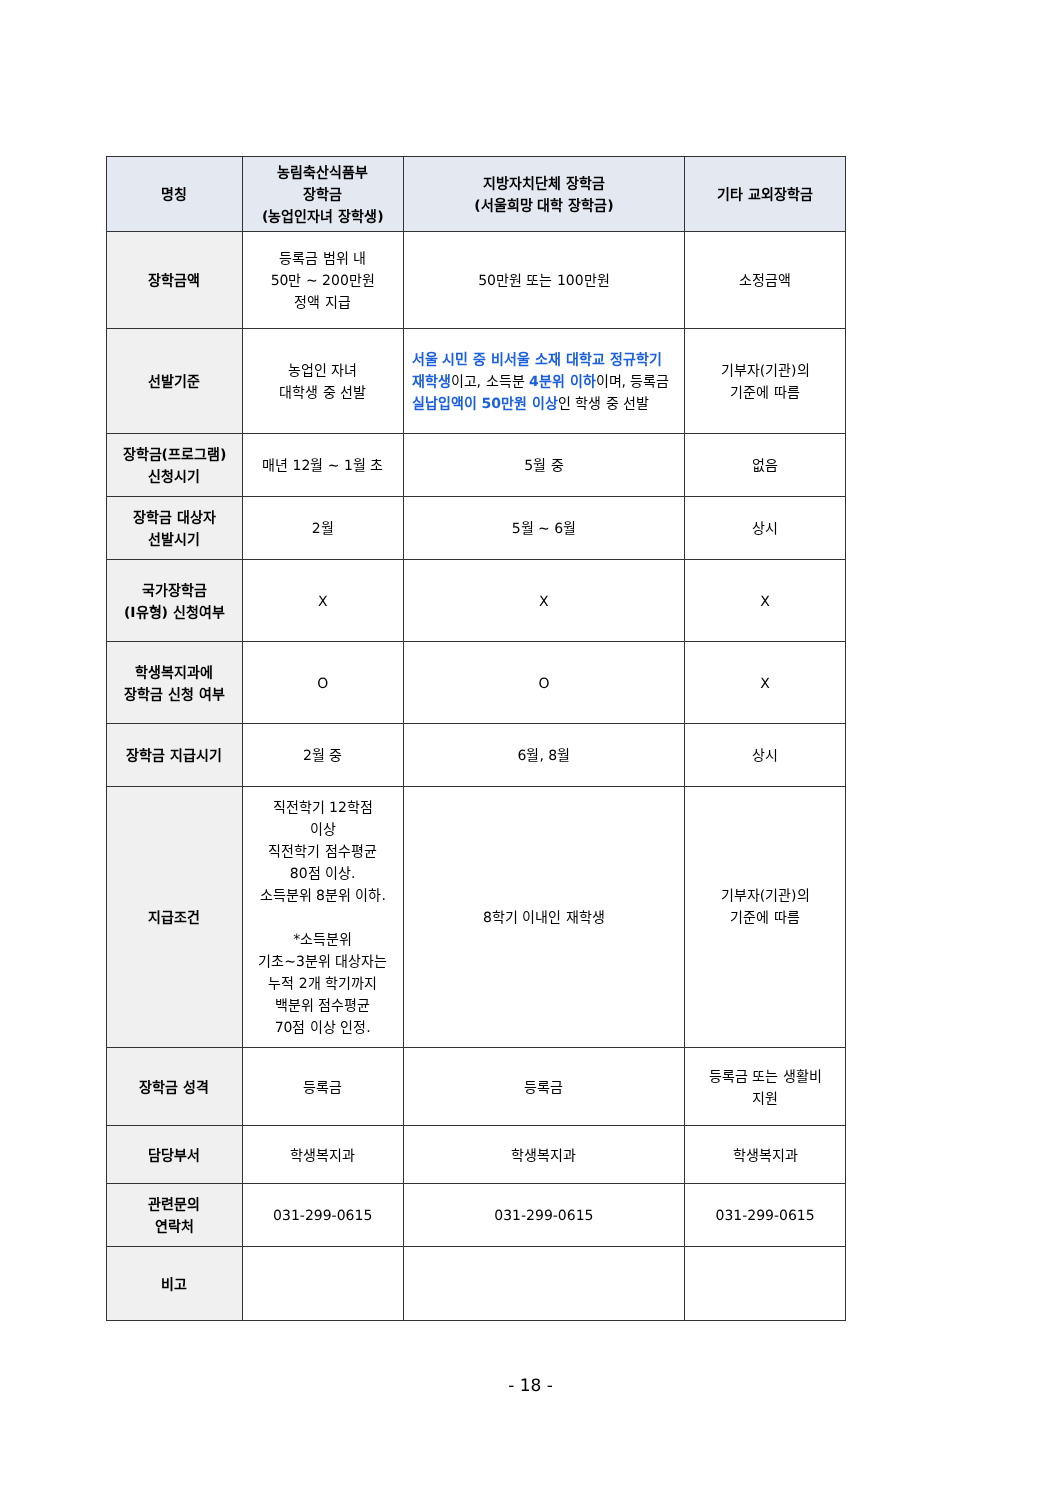| 명칭 | 농림축산식품부 장학금 (농업인자녀 장학생) | 지방자치단체 장학금 (서울희망 대학 장학금) | 기타 교외장학금 |
| --- | --- | --- | --- |
| 장학금액 | 등록금 범위 내 50만 ~ 200만원 정액 지급 | 50만원 또는 100만원 | 소정금액 |
| 선발기준 | 농업인 자녀 대학생 중 선발 | 서울 시민 중 비서울 소재 대학교 정규학기 재학생 이고, 소득분 4분위 이하 이며, 등록금 실납입액이 50만원 이상 인 학생 중 선발 | 기부자(기관)의 기준에 따름 |
| 장학금(프로그램) 신청시기 | 매년 12월 ~ 1월 초 | 5월 중 | 없음 |
| 장학금 대상자 선발시기 | 2월 | 5월 ~ 6월 | 상시 |
| 국가장학금 (Ⅰ유형) 신청여부 | X | X | X |
| 학생복지과에 장학금 신청 여부 | O | O | X |
| 장학금 지급시기 | 2월 중 | 6월, 8월 | 상시 |
| 지급조건 | 직전학기 12학점 이상 직전학기 점수평균 80점 이상. 소득분위 8분위 이하. *소득분위 기초~3분위 대상자는 누적 2개 학기까지 백분위 점수평균 70점 이상 인정. | 8학기 이내인 재학생 | 기부자(기관)의 기준에 따름 |
| 장학금 성격 | 등록금 | 등록금 | 등록금 또는 생활비 지원 |
| 담당부서 | 학생복지과 | 학생복지과 | 학생복지과 |
| 관련문의 연락처 | 031-299-0615 | 031-299-0615 | 031-299-0615 |
| 비고 | | | |
- 18 -